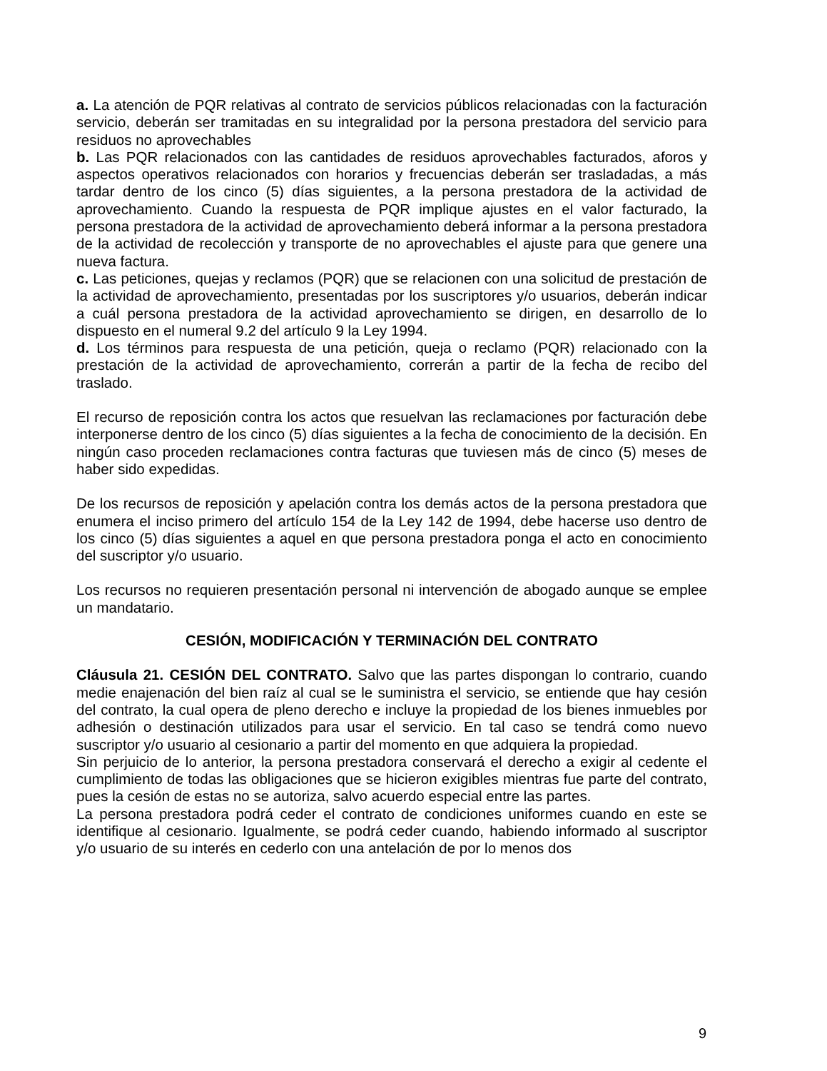a. La atención de PQR relativas al contrato de servicios públicos relacionadas con la facturación servicio, deberán ser tramitadas en su integralidad por la persona prestadora del servicio para residuos no aprovechables
b. Las PQR relacionados con las cantidades de residuos aprovechables facturados, aforos y aspectos operativos relacionados con horarios y frecuencias deberán ser trasladadas, a más tardar dentro de los cinco (5) días siguientes, a la persona prestadora de la actividad de aprovechamiento. Cuando la respuesta de PQR implique ajustes en el valor facturado, la persona prestadora de la actividad de aprovechamiento deberá informar a la persona prestadora de la actividad de recolección y transporte de no aprovechables el ajuste para que genere una nueva factura.
c. Las peticiones, quejas y reclamos (PQR) que se relacionen con una solicitud de prestación de la actividad de aprovechamiento, presentadas por los suscriptores y/o usuarios, deberán indicar a cuál persona prestadora de la actividad aprovechamiento se dirigen, en desarrollo de lo dispuesto en el numeral 9.2 del artículo 9 la Ley 1994.
d. Los términos para respuesta de una petición, queja o reclamo (PQR) relacionado con la prestación de la actividad de aprovechamiento, correrán a partir de la fecha de recibo del traslado.
El recurso de reposición contra los actos que resuelvan las reclamaciones por facturación debe interponerse dentro de los cinco (5) días siguientes a la fecha de conocimiento de la decisión. En ningún caso proceden reclamaciones contra facturas que tuviesen más de cinco (5) meses de haber sido expedidas.
De los recursos de reposición y apelación contra los demás actos de la persona prestadora que enumera el inciso primero del artículo 154 de la Ley 142 de 1994, debe hacerse uso dentro de los cinco (5) días siguientes a aquel en que persona prestadora ponga el acto en conocimiento del suscriptor y/o usuario.
Los recursos no requieren presentación personal ni intervención de abogado aunque se emplee un mandatario.
CESIÓN, MODIFICACIÓN Y TERMINACIÓN DEL CONTRATO
Cláusula 21. CESIÓN DEL CONTRATO. Salvo que las partes dispongan lo contrario, cuando medie enajenación del bien raíz al cual se le suministra el servicio, se entiende que hay cesión del contrato, la cual opera de pleno derecho e incluye la propiedad de los bienes inmuebles por adhesión o destinación utilizados para usar el servicio. En tal caso se tendrá como nuevo suscriptor y/o usuario al cesionario a partir del momento en que adquiera la propiedad.
Sin perjuicio de lo anterior, la persona prestadora conservará el derecho a exigir al cedente el cumplimiento de todas las obligaciones que se hicieron exigibles mientras fue parte del contrato, pues la cesión de estas no se autoriza, salvo acuerdo especial entre las partes.
La persona prestadora podrá ceder el contrato de condiciones uniformes cuando en este se identifique al cesionario. Igualmente, se podrá ceder cuando, habiendo informado al suscriptor y/o usuario de su interés en cederlo con una antelación de por lo menos dos
9